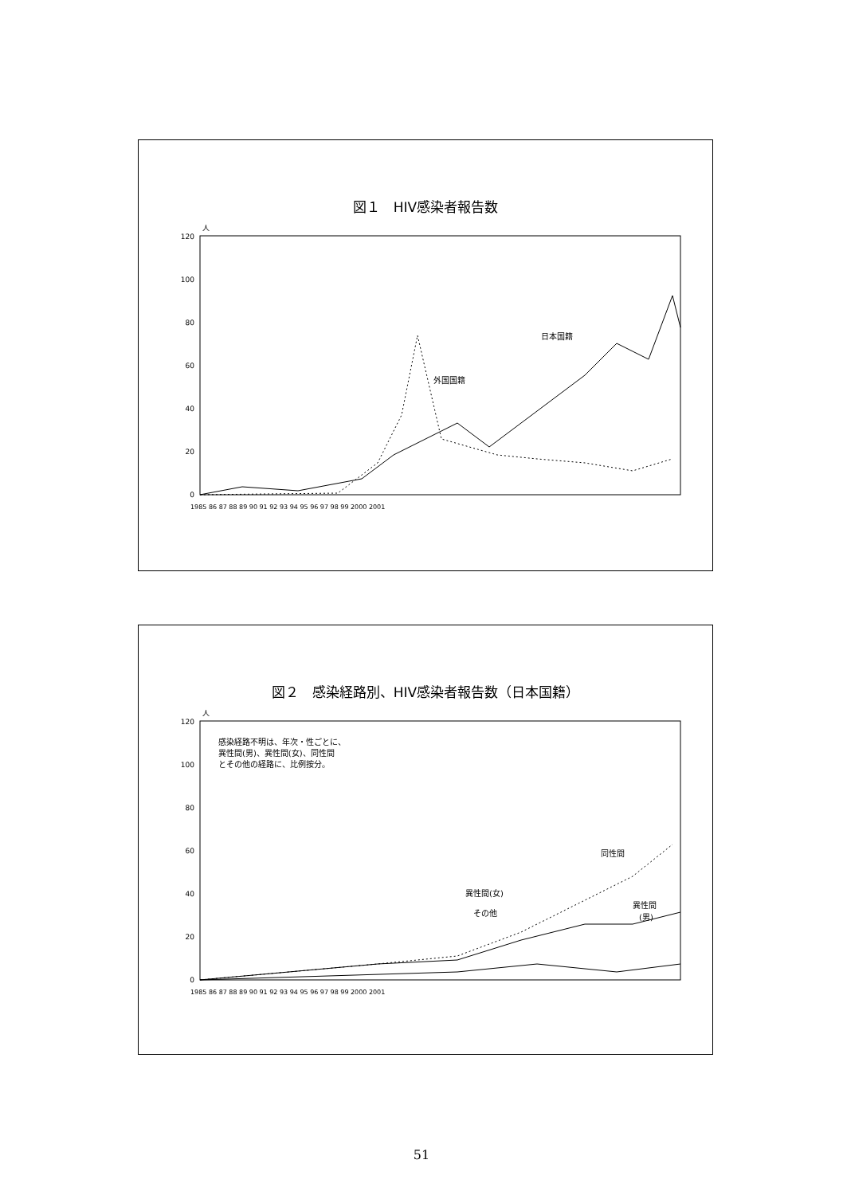図１　HIV感染者報告数
人
120
100
80
60
40
20
0
1985 86 87 88 89 90 91 92 93 94 95 96 97 98 99 2000 2001
日本国籍
外国国籍
図２　感染経路別、HIV感染者報告数（日本国籍）
人
120
100
80
60
40
20
0
1985 86 87 88 89 90 91 92 93 94 95 96 97 98 99 2000 2001
感染経路不明は、年次・性ごとに、
異性間(男)、異性間(女)、同性間
とその他の経路に、比例按分。
同性間
異性間(女)
その他
異性間
(男)
51